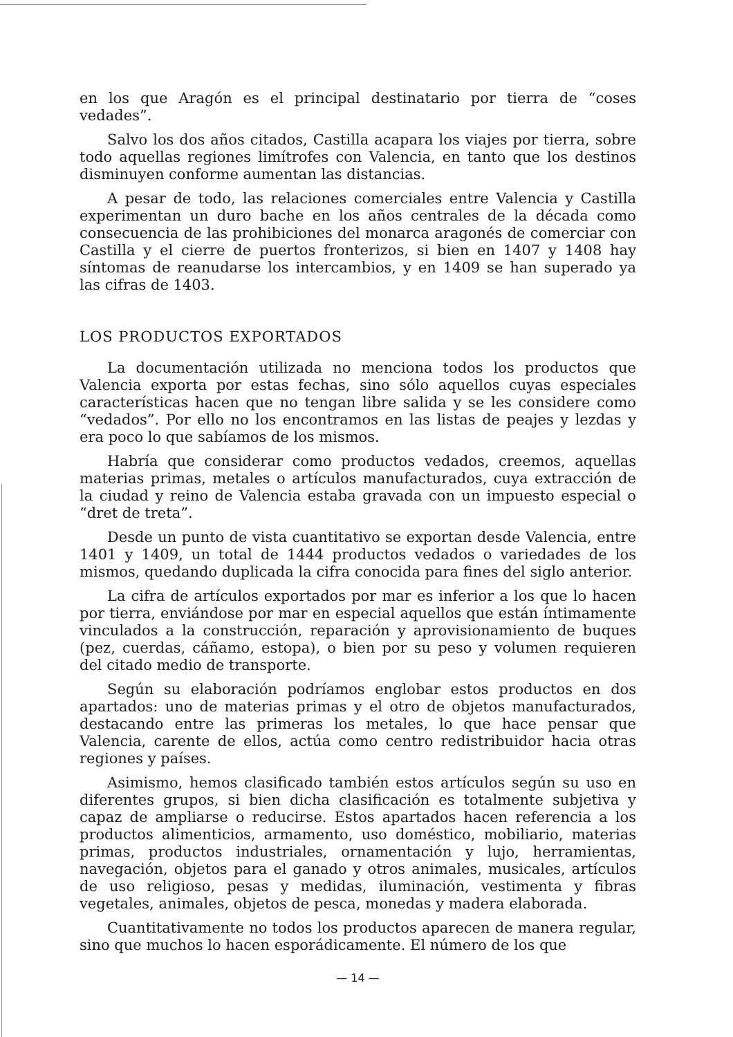en los que Aragón es el principal destinatario por tierra de “coses vedades”.
Salvo los dos años citados, Castilla acapara los viajes por tierra, sobre todo aquellas regiones limítrofes con Valencia, en tanto que los destinos disminuyen conforme aumentan las distancias.
A pesar de todo, las relaciones comerciales entre Valencia y Castilla experimentan un duro bache en los años centrales de la década como consecuencia de las prohibiciones del monarca aragonés de comerciar con Castilla y el cierre de puertos fronterizos, si bien en 1407 y 1408 hay síntomas de reanudarse los intercambios, y en 1409 se han superado ya las cifras de 1403.
LOS PRODUCTOS EXPORTADOS
La documentación utilizada no menciona todos los productos que Valencia exporta por estas fechas, sino sólo aquellos cuyas especiales características hacen que no tengan libre salida y se les considere como “vedados”. Por ello no los encontramos en las listas de peajes y lezdas y era poco lo que sabíamos de los mismos.
Habría que considerar como productos vedados, creemos, aquellas materias primas, metales o artículos manufacturados, cuya extracción de la ciudad y reino de Valencia estaba gravada con un impuesto especial o “dret de treta”.
Desde un punto de vista cuantitativo se exportan desde Valencia, entre 1401 y 1409, un total de 1444 productos vedados o variedades de los mismos, quedando duplicada la cifra conocida para fines del siglo anterior.
La cifra de artículos exportados por mar es inferior a los que lo hacen por tierra, enviándose por mar en especial aquellos que están íntimamente vinculados a la construcción, reparación y aprovisionamiento de buques (pez, cuerdas, cáñamo, estopa), o bien por su peso y volumen requieren del citado medio de transporte.
Según su elaboración podríamos englobar estos productos en dos apartados: uno de materias primas y el otro de objetos manufacturados, destacando entre las primeras los metales, lo que hace pensar que Valencia, carente de ellos, actúa como centro redistribuidor hacia otras regiones y países.
Asimismo, hemos clasificado también estos artículos según su uso en diferentes grupos, si bien dicha clasificación es totalmente subjetiva y capaz de ampliarse o reducirse. Estos apartados hacen referencia a los productos alimenticios, armamento, uso doméstico, mobiliario, materias primas, productos industriales, ornamentación y lujo, herramientas, navegación, objetos para el ganado y otros animales, musicales, artículos de uso religioso, pesas y medidas, iluminación, vestimenta y fibras vegetales, animales, objetos de pesca, monedas y madera elaborada.
Cuantitativamente no todos los productos aparecen de manera regular, sino que muchos lo hacen esporádicamente. El número de los que
— 14 —